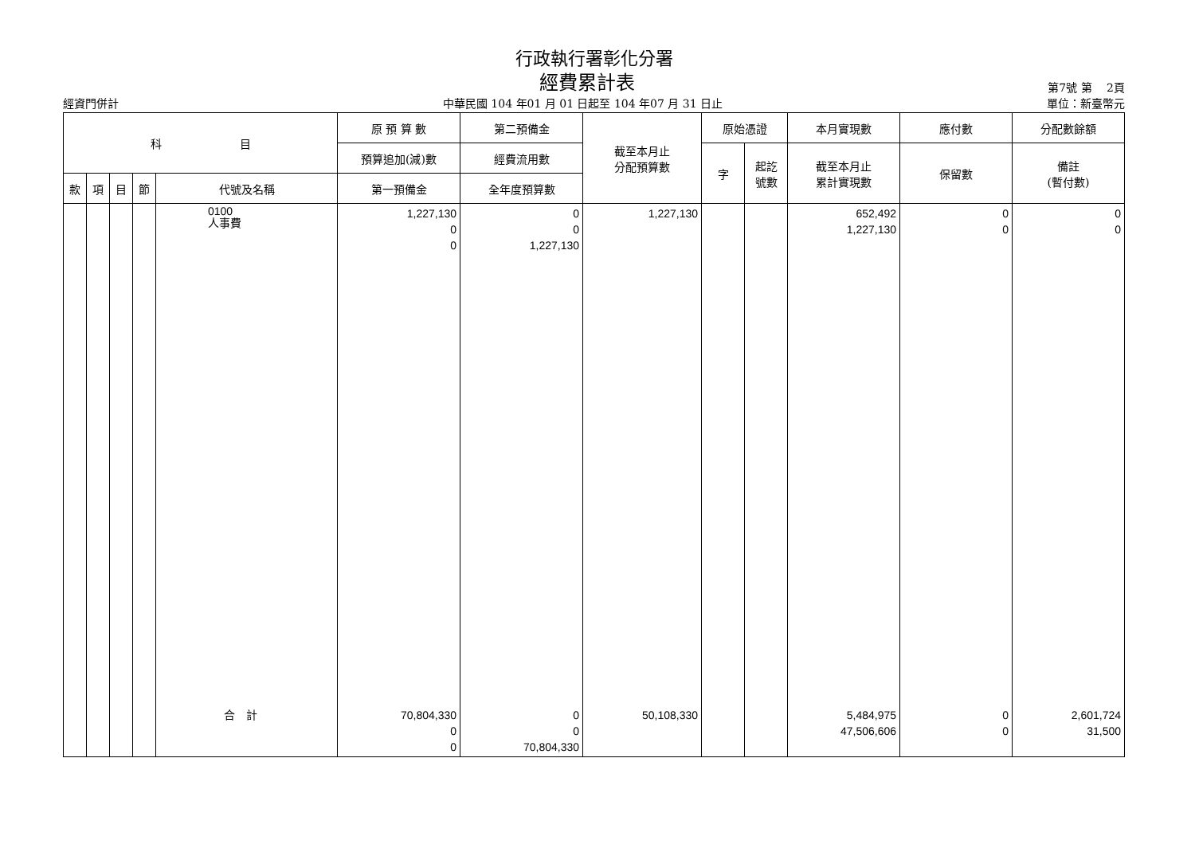行政執行署彰化分署
經費累計表
第7號 第　 2頁
經資門併計 中華民國 104 年01 月 01 日起至 104 年07 月 31 日止 單位：新臺幣元
| 科 目 | | | | | 原 預 算 數 | 第二預備金 | 截至本月止 分配預算數 | 原始憑證 | | 本月實現數 | 應付數 | 分配數餘額 |
| --- | --- | --- | --- | --- | --- | --- | --- | --- | --- | --- | --- | --- |
| | | | | | 預算追加(減)數 | 經費流用數 | | 字 | 起訖 號數 | 截至本月止 累計實現數 | 保留數 | 備註 (暫付數) |
| 款 | 項 | 目 | 節 | 代號及名稱 | 第一預備金 | 全年度預算數 | | | | | | |
| | | | | 0100 人事費 | 1,227,130 0 0 | 0 0 1,227,130 | 1,227,130 | | | 652,492 1,227,130 | 0 0 | 0 0 |
| | | | | 合 計 | 70,804,330 0 0 | 0 0 70,804,330 | 50,108,330 | | | 5,484,975 47,506,606 | 0 0 | 2,601,724 31,500 |